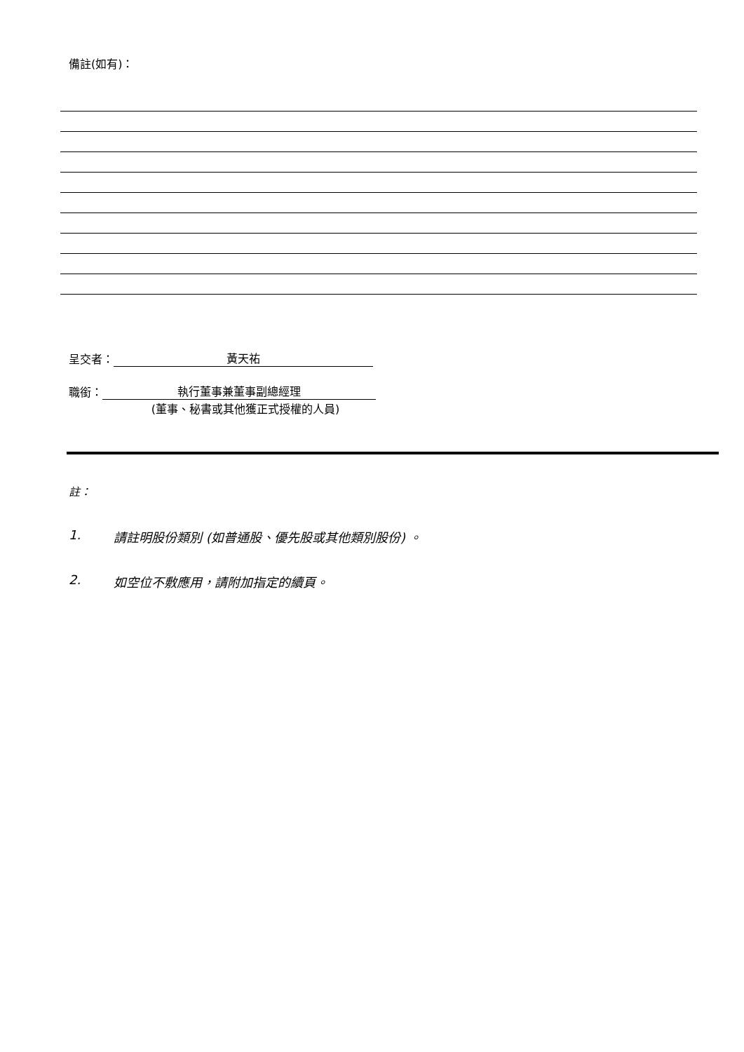備註(如有)：
呈交者：
黃天祐
職銜：
執行董事兼董事副總經理
(董事、秘書或其他獲正式授權的人員)
註：
1. 請註明股份類別 (如普通股、優先股或其他類別股份) 。
2. 如空位不敷應用，請附加指定的續頁。